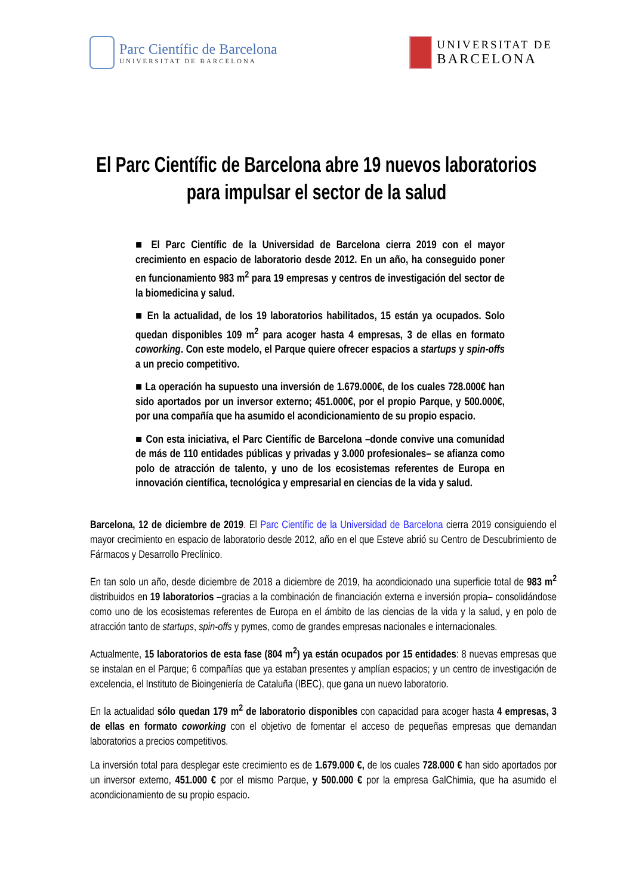Parc Científic de Barcelona
UNIVERSITAT DE BARCELONA
UNIVERSITAT DE
BARCELONA
El Parc Científic de Barcelona abre 19 nuevos laboratorios para impulsar el sector de la salud
■ El Parc Científic de la Universidad de Barcelona cierra 2019 con el mayor crecimiento en espacio de laboratorio desde 2012. En un año, ha conseguido poner en funcionamiento 983 m<sup>2</sup> para 19 empresas y centros de investigación del sector de la biomedicina y salud.
■ En la actualidad, de los 19 laboratorios habilitados, 15 están ya ocupados. Solo quedan disponibles 109 m<sup>2</sup> para acoger hasta 4 empresas, 3 de ellas en formato coworking. Con este modelo, el Parque quiere ofrecer espacios a startups y spin-offs a un precio competitivo.
■ La operación ha supuesto una inversión de 1.679.000€, de los cuales 728.000€ han sido aportados por un inversor externo; 451.000€, por el propio Parque, y 500.000€, por una compañía que ha asumido el acondicionamiento de su propio espacio.
■ Con esta iniciativa, el Parc Científic de Barcelona –donde convive una comunidad de más de 110 entidades públicas y privadas y 3.000 profesionales– se afianza como polo de atracción de talento, y uno de los ecosistemas referentes de Europa en innovación científica, tecnológica y empresarial en ciencias de la vida y salud.
Barcelona, 12 de diciembre de 2019. El Parc Científic de la Universidad de Barcelona cierra 2019 consiguiendo el mayor crecimiento en espacio de laboratorio desde 2012, año en el que Esteve abrió su Centro de Descubrimiento de Fármacos y Desarrollo Preclínico.
En tan solo un año, desde diciembre de 2018 a diciembre de 2019, ha acondicionado una superficie total de 983 m<sup>2</sup> distribuidos en 19 laboratorios –gracias a la combinación de financiación externa e inversión propia– consolidándose como uno de los ecosistemas referentes de Europa en el ámbito de las ciencias de la vida y la salud, y en polo de atracción tanto de startups, spin-offs y pymes, como de grandes empresas nacionales e internacionales.
Actualmente, 15 laboratorios de esta fase (804 m<sup>2</sup>) ya están ocupados por 15 entidades: 8 nuevas empresas que se instalan en el Parque; 6 compañías que ya estaban presentes y amplían espacios; y un centro de investigación de excelencia, el Instituto de Bioingeniería de Cataluña (IBEC), que gana un nuevo laboratorio.
En la actualidad sólo quedan 179 m<sup>2</sup> de laboratorio disponibles con capacidad para acoger hasta 4 empresas, 3 de ellas en formato coworking con el objetivo de fomentar el acceso de pequeñas empresas que demandan laboratorios a precios competitivos.
La inversión total para desplegar este crecimiento es de 1.679.000 €, de los cuales 728.000 € han sido aportados por un inversor externo, 451.000 € por el mismo Parque, y 500.000 € por la empresa GalChimia, que ha asumido el acondicionamiento de su propio espacio.